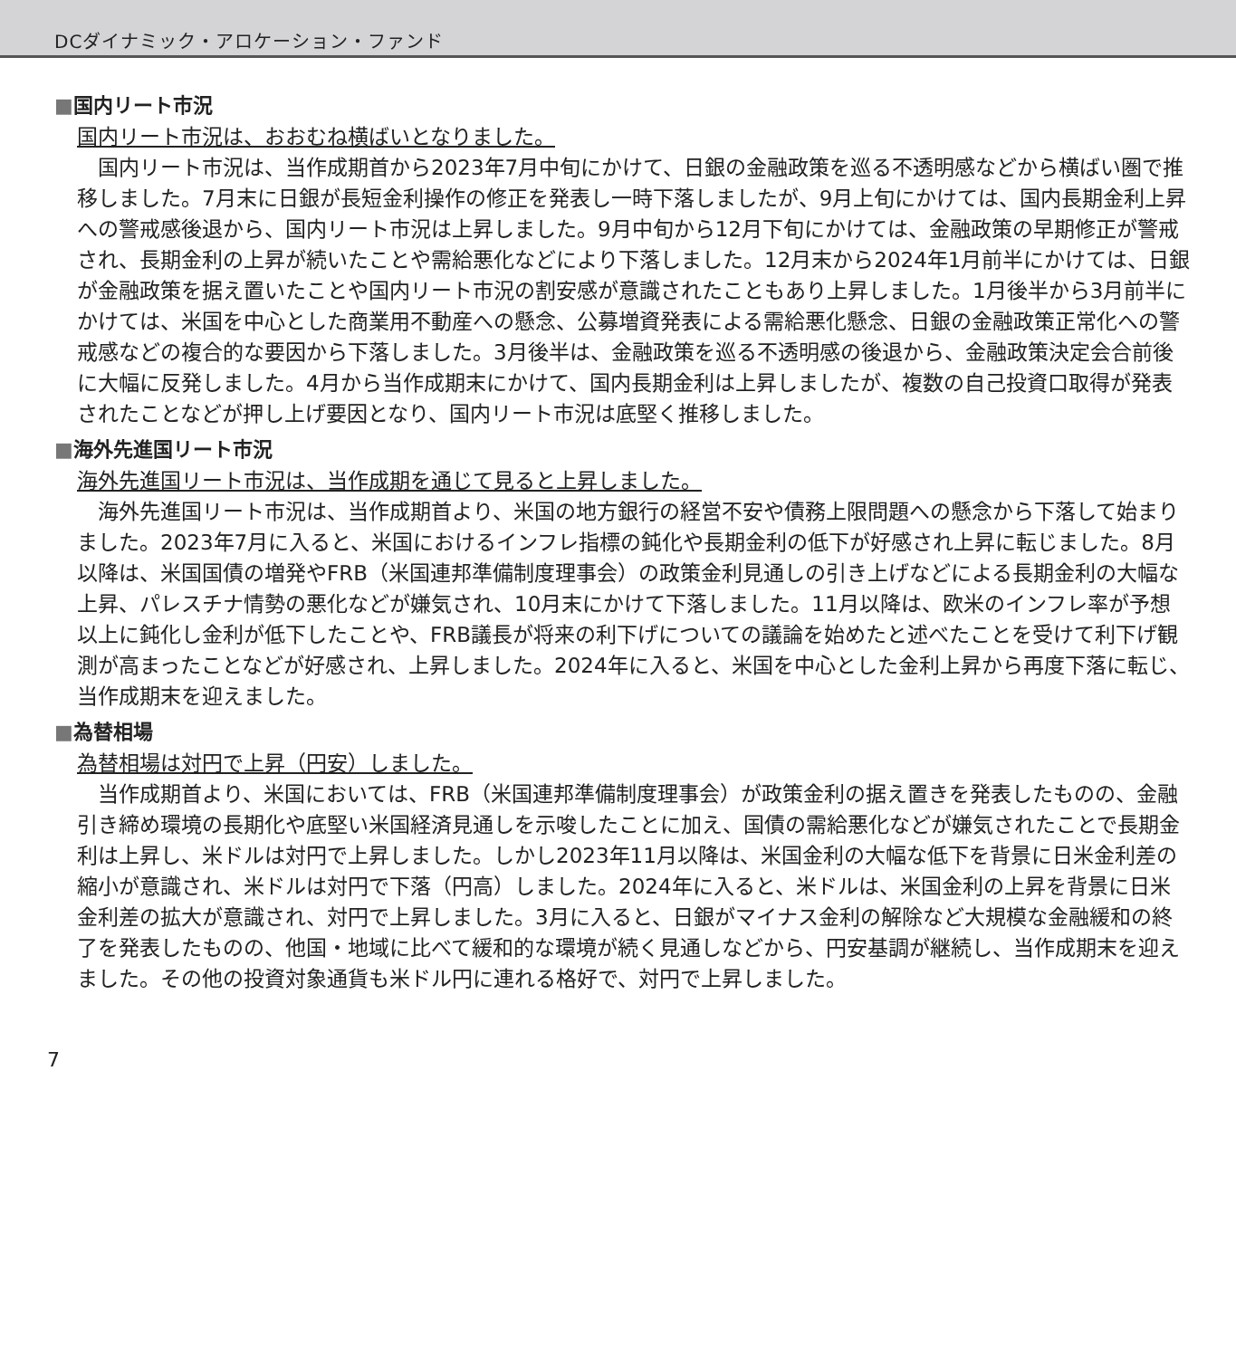DCダイナミック・アロケーション・ファンド
■国内リート市況
国内リート市況は、おおむね横ばいとなりました。
国内リート市況は、当作成期首から2023年7月中旬にかけて、日銀の金融政策を巡る不透明感などから横ばい圏で推移しました。7月末に日銀が長短金利操作の修正を発表し一時下落しましたが、9月上旬にかけては、国内長期金利上昇への警戒感後退から、国内リート市況は上昇しました。9月中旬から12月下旬にかけては、金融政策の早期修正が警戒され、長期金利の上昇が続いたことや需給悪化などにより下落しました。12月末から2024年1月前半にかけては、日銀が金融政策を据え置いたことや国内リート市況の割安感が意識されたこともあり上昇しました。1月後半から3月前半にかけては、米国を中心とした商業用不動産への懸念、公募増資発表による需給悪化懸念、日銀の金融政策正常化への警戒感などの複合的な要因から下落しました。3月後半は、金融政策を巡る不透明感の後退から、金融政策決定会合前後に大幅に反発しました。4月から当作成期末にかけて、国内長期金利は上昇しましたが、複数の自己投資口取得が発表されたことなどが押し上げ要因となり、国内リート市況は底堅く推移しました。
■海外先進国リート市況
海外先進国リート市況は、当作成期を通じて見ると上昇しました。
海外先進国リート市況は、当作成期首より、米国の地方銀行の経営不安や債務上限問題への懸念から下落して始まりました。2023年7月に入ると、米国におけるインフレ指標の鈍化や長期金利の低下が好感され上昇に転じました。8月以降は、米国国債の増発やFRB（米国連邦準備制度理事会）の政策金利見通しの引き上げなどによる長期金利の大幅な上昇、パレスチナ情勢の悪化などが嫌気され、10月末にかけて下落しました。11月以降は、欧米のインフレ率が予想以上に鈍化し金利が低下したことや、FRB議長が将来の利下げについての議論を始めたと述べたことを受けて利下げ観測が高まったことなどが好感され、上昇しました。2024年に入ると、米国を中心とした金利上昇から再度下落に転じ、当作成期末を迎えました。
■為替相場
為替相場は対円で上昇（円安）しました。
当作成期首より、米国においては、FRB（米国連邦準備制度理事会）が政策金利の据え置きを発表したものの、金融引き締め環境の長期化や底堅い米国経済見通しを示唆したことに加え、国債の需給悪化などが嫌気されたことで長期金利は上昇し、米ドルは対円で上昇しました。しかし2023年11月以降は、米国金利の大幅な低下を背景に日米金利差の縮小が意識され、米ドルは対円で下落（円高）しました。2024年に入ると、米ドルは、米国金利の上昇を背景に日米金利差の拡大が意識され、対円で上昇しました。3月に入ると、日銀がマイナス金利の解除など大規模な金融緩和の終了を発表したものの、他国・地域に比べて緩和的な環境が続く見通しなどから、円安基調が継続し、当作成期末を迎えました。その他の投資対象通貨も米ドル円に連れる格好で、対円で上昇しました。
7